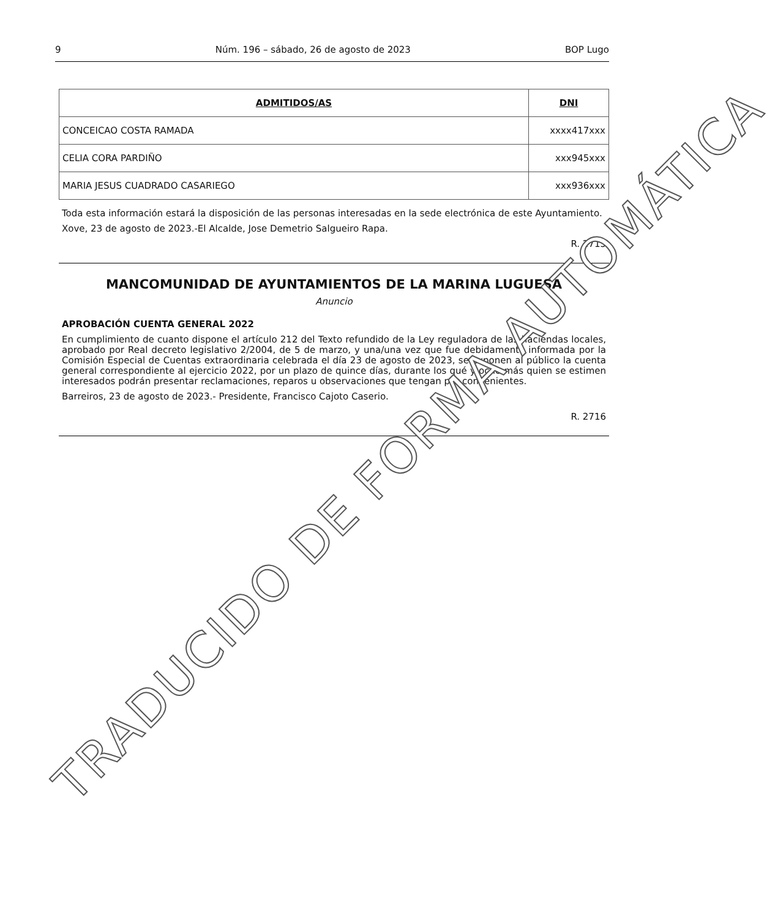9 Núm. 196 – sábado, 26 de agosto de 2023 BOP Lugo
| ADMITIDOS/AS | DNI |
| --- | --- |
| CONCEICAO COSTA RAMADA | xxxx417xxx |
| CELIA CORA PARDIÑO | xxx945xxx |
| MARIA JESUS CUADRADO CASARIEGO | xxx936xxx |
Toda esta información estará la disposición de las personas interesadas en la sede electrónica de este Ayuntamiento.
Xove, 23 de agosto de 2023.-El Alcalde, Jose Demetrio Salgueiro Rapa.
R. 2715
MANCOMUNIDAD DE AYUNTAMIENTOS DE LA MARINA LUGUESA
Anuncio
APROBACIÓN CUENTA GENERAL 2022
En cumplimiento de cuanto dispone el artículo 212 del Texto refundido de la Ley reguladora de las haciendas locales, aprobado por Real decreto legislativo 2/2004, de 5 de marzo, y una/una vez que fue debidamente informada por la Comisión Especial de Cuentas extraordinaria celebrada el día 23 de agosto de 2023, se exponen al público la cuenta general correspondiente al ejercicio 2022, por un plazo de quince días, durante los qué y ocho más quien se estimen interesados podrán presentar reclamaciones, reparos u observaciones que tengan por convenientes.
Barreiros, 23 de agosto de 2023.- Presidente, Francisco Cajoto Caserio.
R. 2716
TRADUCIDO DE FORMA AUTOMÁTICA